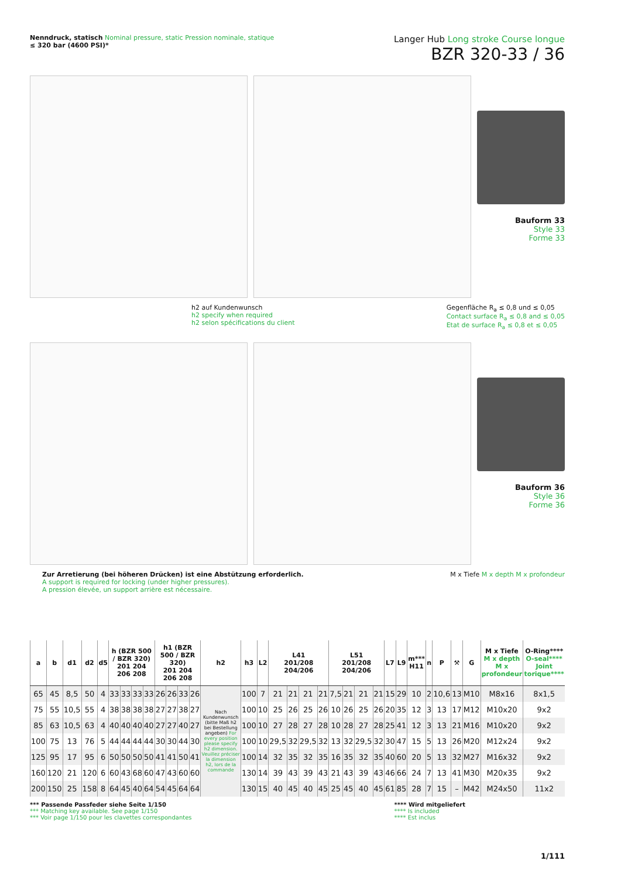Nenndruck, statisch Nominal pressure, static Pression nominale, statique
≤ 320 bar (4600 PSI)*
Langer Hub Long stroke Course longue
BZR 320-33 / 36
Bauform 33
Style 33
Forme 33
h2 auf Kundenwunsch
h2 specify when required
h2 selon spécifications du client
Gegenfläche R<sub>a</sub> ≤ 0,8 und ≤ 0,05
Contact surface R<sub>a</sub> ≤ 0,8 and ≤ 0,05
Etat de surface R<sub>a</sub> ≤ 0,8 et ≤ 0,05
Bauform 36
Style 36
Forme 36
Zur Arretierung (bei höheren Drücken) ist eine Abstützung erforderlich.
A support is required for locking (under higher pressures).
A pression élevée, un support arrière est nécessaire.
M x Tiefe M x depth M x profondeur
| a | b | d1 | d2 | d5 | h (BZR 500 / BZR 320) 201 204 206 208 | | | | h1 (BZR 500 / BZR 320) 201 204 206 208 | | | | h2 | h3 | L2 | L41 201/208 204/206 | | | | L51 201/208 204/206 | | | | L7 | L9 | m*** H11 | n | P | ⚒ | G | M x Tiefe M x depth M x profondeur | O-Ring**** O-seal**** Joint torique**** |
| --- | --- | --- | --- | --- | --- | --- | --- | --- | --- | --- | --- | --- | --- | --- | --- | --- | --- | --- | --- | --- | --- | --- | --- | --- | --- | --- | --- | --- | --- | --- | --- | --- |
| 65 | 45 | 8,5 | 50 | 4 | 33 | 33 | 33 | 33 | 26 | 26 | 33 | 26 | Nach Kundenwunsch (bitte Maß h2 bei Bestellung angeben) For every position please specify h2 dimension. Veuillez préciser la dimension h2, lors de la commande | 100 | 7 | 21 | 21 | 21 | 21 | 7,5 | 21 | 21 | 21 | 15 | 29 | 10 | 2 | 10,6 | 13 | M10 | M8x16 | 8x1,5 |
| 75 | 55 | 10,5 | 55 | 4 | 38 | 38 | 38 | 38 | 27 | 27 | 38 | 27 | | 100 | 10 | 25 | 26 | 25 | 26 | 10 | 26 | 25 | 26 | 20 | 35 | 12 | 3 | 13 | 17 | M12 | M10x20 | 9x2 |
| 85 | 63 | 10,5 | 63 | 4 | 40 | 40 | 40 | 40 | 27 | 27 | 40 | 27 | | 100 | 10 | 27 | 28 | 27 | 28 | 10 | 28 | 27 | 28 | 25 | 41 | 12 | 3 | 13 | 21 | M16 | M10x20 | 9x2 |
| 100 | 75 | 13 | 76 | 5 | 44 | 44 | 44 | 44 | 30 | 30 | 44 | 30 | | 100 | 10 | 29,5 | 32 | 29,5 | 32 | 13 | 32 | 29,5 | 32 | 30 | 47 | 15 | 5 | 13 | 26 | M20 | M12x24 | 9x2 |
| 125 | 95 | 17 | 95 | 6 | 50 | 50 | 50 | 50 | 41 | 41 | 50 | 41 | | 100 | 14 | 32 | 35 | 32 | 35 | 16 | 35 | 32 | 35 | 40 | 60 | 20 | 5 | 13 | 32 | M27 | M16x32 | 9x2 |
| 160 | 120 | 21 | 120 | 6 | 60 | 43 | 68 | 60 | 47 | 43 | 60 | 60 | | 130 | 14 | 39 | 43 | 39 | 43 | 21 | 43 | 39 | 43 | 46 | 66 | 24 | 7 | 13 | 41 | M30 | M20x35 | 9x2 |
| 200 | 150 | 25 | 158 | 8 | 64 | 45 | 40 | 64 | 54 | 45 | 64 | 64 | | 130 | 15 | 40 | 45 | 40 | 45 | 25 | 45 | 40 | 45 | 61 | 85 | 28 | 7 | 15 | – | M42 | M24x50 | 11x2 |
*** Passende Passfeder siehe Seite 1/150
*** Matching key available. See page 1/150
*** Voir page 1/150 pour les clavettes correspondantes
**** Wird mitgeliefert
**** Is included
**** Est inclus
1/111